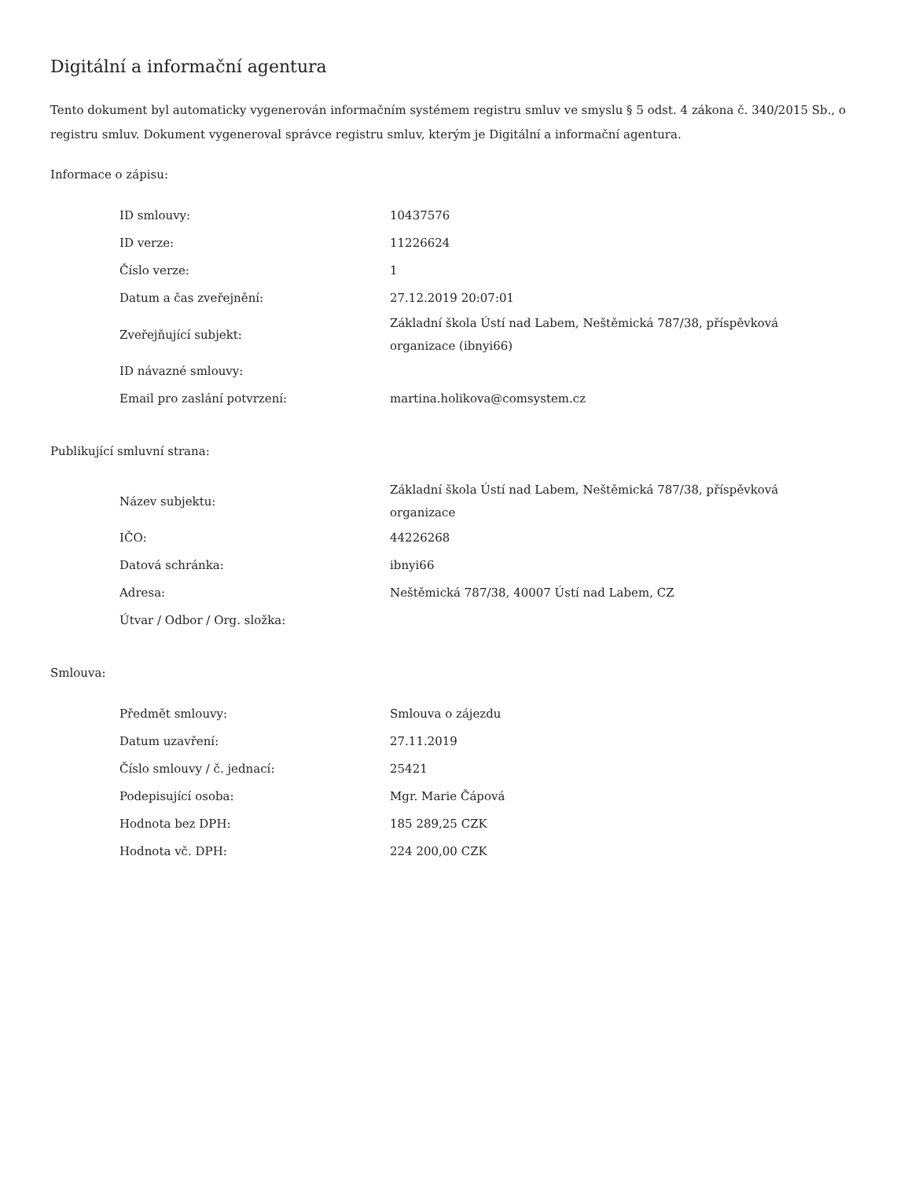Digitální a informační agentura
Tento dokument byl automaticky vygenerován informačním systémem registru smluv ve smyslu § 5 odst. 4 zákona č. 340/2015 Sb., o registru smluv. Dokument vygeneroval správce registru smluv, kterým je Digitální a informační agentura.
Informace o zápisu:
| ID smlouvy: | 10437576 |
| ID verze: | 11226624 |
| Číslo verze: | 1 |
| Datum a čas zveřejnění: | 27.12.2019 20:07:01 |
| Zveřejňující subjekt: | Základní škola Ústí nad Labem, Neštěmická 787/38, příspěvková organizace (ibnyi66) |
| ID návazné smlouvy: | |
| Email pro zaslání potvrzení: | martina.holikova@comsystem.cz |
Publikující smluvní strana:
| Název subjektu: | Základní škola Ústí nad Labem, Neštěmická 787/38, příspěvková organizace |
| IČO: | 44226268 |
| Datová schránka: | ibnyi66 |
| Adresa: | Neštěmická 787/38, 40007 Ústí nad Labem, CZ |
| Útvar / Odbor / Org. složka: | |
Smlouva:
| Předmět smlouvy: | Smlouva o zájezdu |
| Datum uzavření: | 27.11.2019 |
| Číslo smlouvy / č. jednací: | 25421 |
| Podepisující osoba: | Mgr. Marie Čápová |
| Hodnota bez DPH: | 185 289,25 CZK |
| Hodnota vč. DPH: | 224 200,00 CZK |